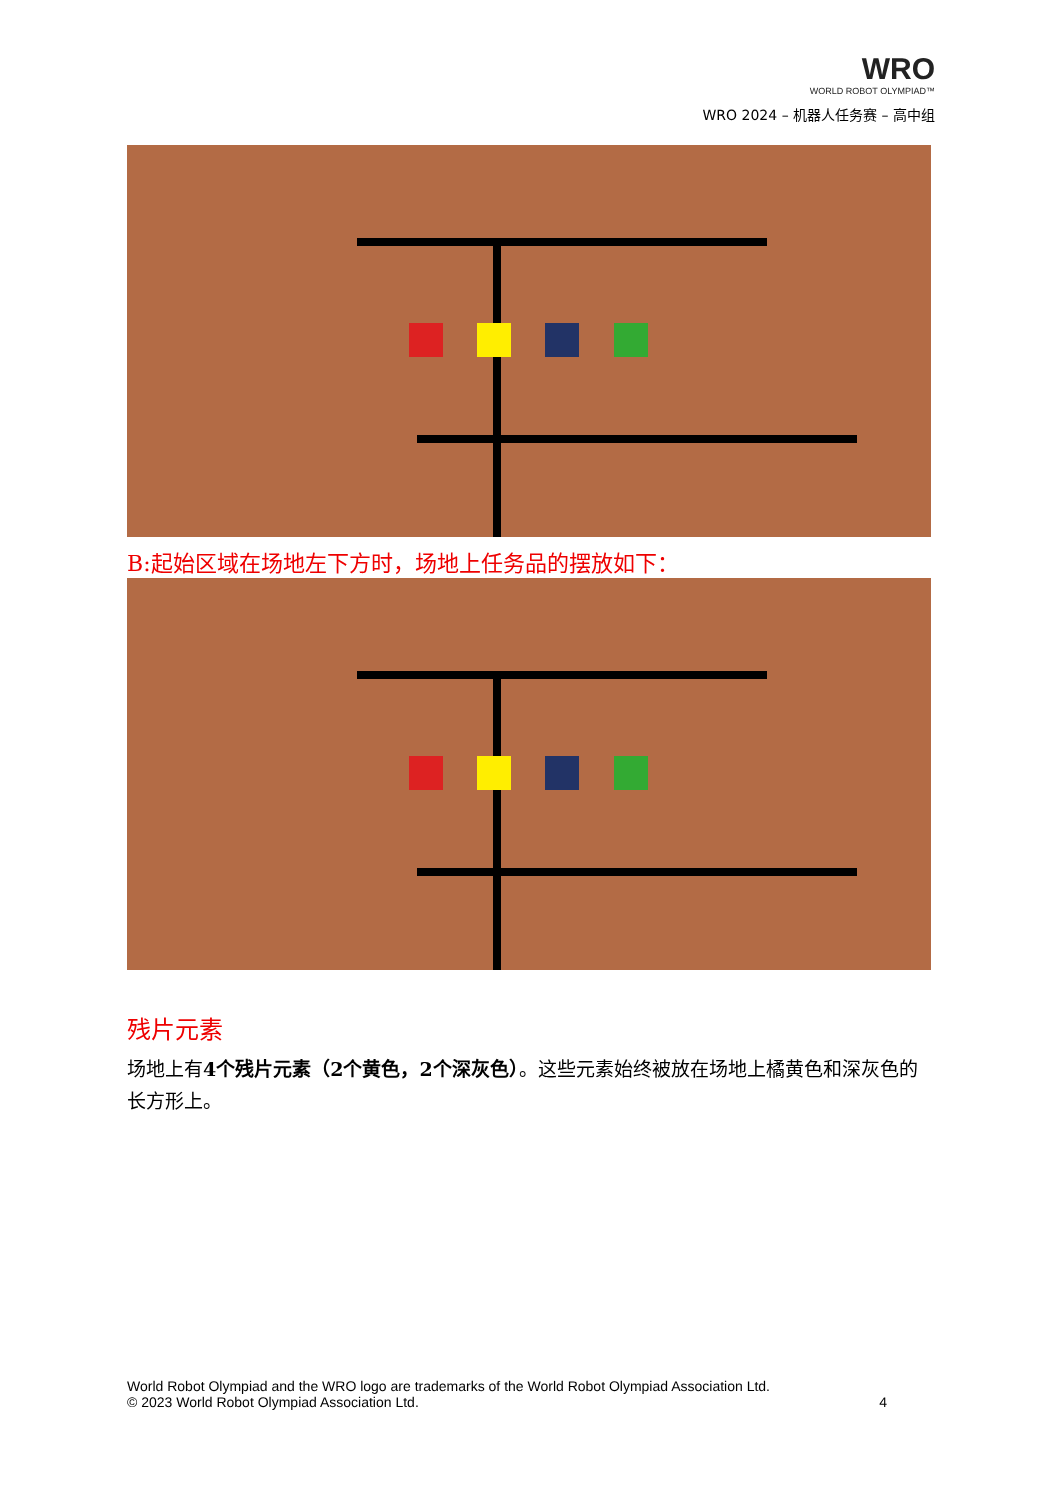WRO
WORLD ROBOT OLYMPIAD™
WRO 2024 – 机器人任务赛 – 高中组
B:起始区域在场地左下方时，场地上任务品的摆放如下：
残片元素
场地上有4个残片元素（2个黄色，2个深灰色）。这些元素始终被放在场地上橘黄色和深灰色的长方形上。
World Robot Olympiad and the WRO logo are trademarks of the World Robot Olympiad Association Ltd.
© 2023 World Robot Olympiad Association Ltd. 4